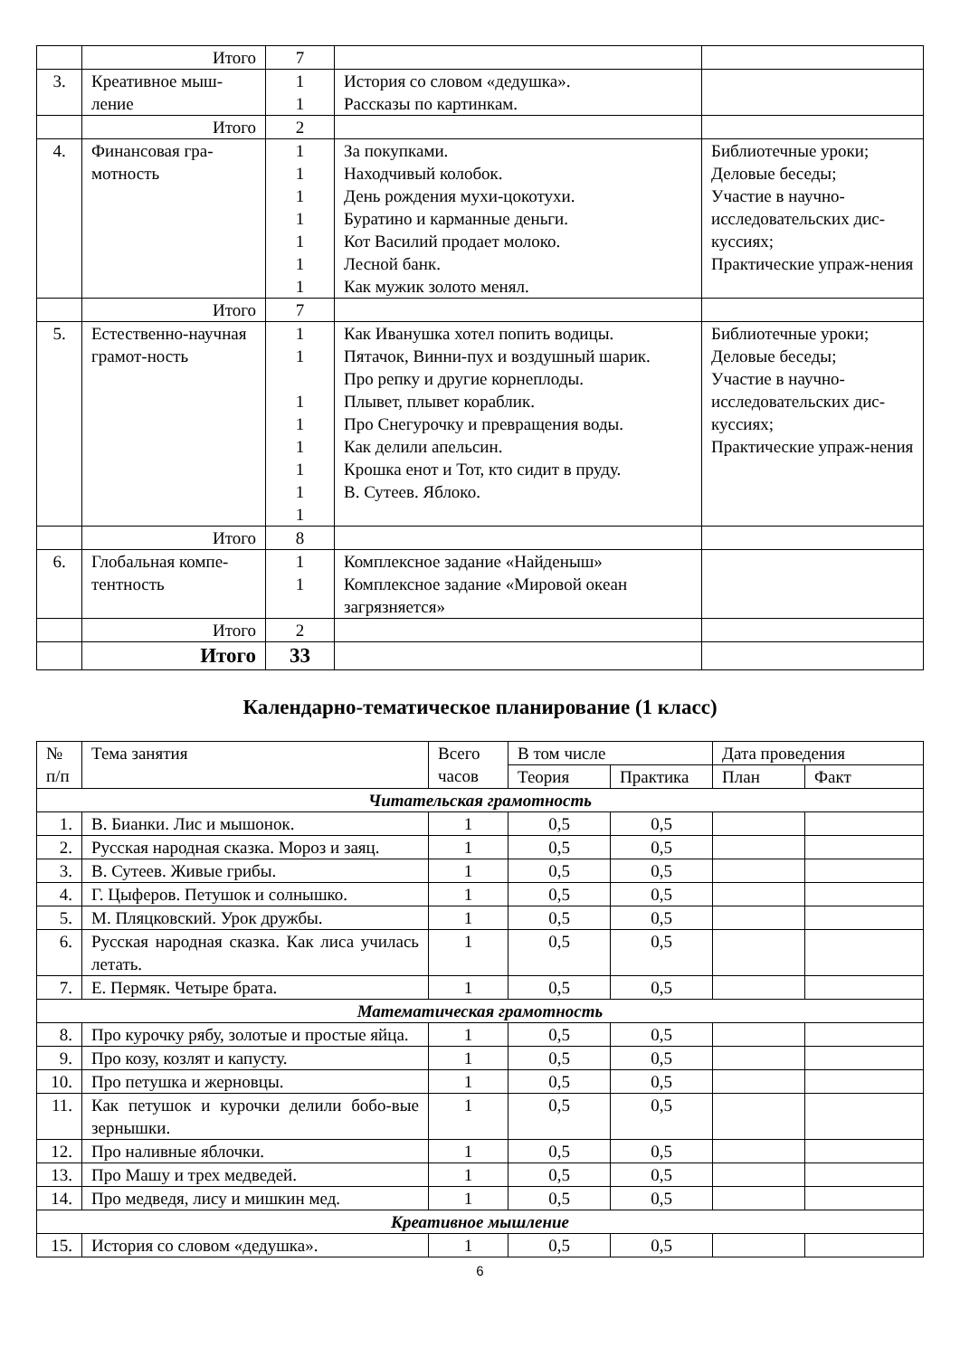| | Итого | 7 | | |
| 3. | Креативное мыш- ление | 1 1 | История со словом «дедушка». Рассказы по картинкам. | |
| | Итого | 2 | | |
| 4. | Финансовая гра- мотность | 1 1 1 1 1 1 1 | За покупками. Находчивый колобок. День рождения мухи-цокотухи. Буратино и карманные деньги. Кот Василий продает молоко. Лесной банк. Как мужик золото менял. | Библиотечные уроки; Деловые беседы; Участие в научно-исследовательских дис-куссиях; Практические упраж-нения |
| | Итого | 7 | | |
| 5. | Естественно-научная грамот-ность | 1 1 1 1 1 1 1 1 | Как Иванушка хотел попить водицы. Пятачок, Винни-пух и воздушный шарик. Про репку и другие корнеплоды. Плывет, плывет кораблик. Про Снегурочку и превращения воды. Как делили апельсин. Крошка енот и Тот, кто сидит в пруду. В. Сутеев. Яблоко. | Библиотечные уроки; Деловые беседы; Участие в научно-исследовательских дис-куссиях; Практические упраж-нения |
| | Итого | 8 | | |
| 6. | Глобальная компе- тентность | 1 1 | Комплексное задание «Найденыш» Комплексное задание «Мировой океан загрязняется» | |
| | Итого | 2 | | |
| | Итого | 33 | | |
Календарно-тематическое планирование (1 класс)
| № п/п | Тема занятия | Всего часов | В том числе | | Дата проведения | |
| --- | --- | --- | --- | --- | --- | --- |
| | | | Теория | Практика | План | Факт |
| Читательская грамотность | | | | | | |
| 1. | В. Бианки. Лис и мышонок. | 1 | 0,5 | 0,5 | | |
| 2. | Русская народная сказка. Мороз и заяц. | 1 | 0,5 | 0,5 | | |
| 3. | В. Сутеев. Живые грибы. | 1 | 0,5 | 0,5 | | |
| 4. | Г. Цыферов. Петушок и солнышко. | 1 | 0,5 | 0,5 | | |
| 5. | М. Пляцковский. Урок дружбы. | 1 | 0,5 | 0,5 | | |
| 6. | Русская народная сказка. Как лиса училась летать. | 1 | 0,5 | 0,5 | | |
| 7. | Е. Пермяк. Четыре брата. | 1 | 0,5 | 0,5 | | |
| Математическая грамотность | | | | | | |
| 8. | Про курочку рябу, золотые и простые яйца. | 1 | 0,5 | 0,5 | | |
| 9. | Про козу, козлят и капусту. | 1 | 0,5 | 0,5 | | |
| 10. | Про петушка и жерновцы. | 1 | 0,5 | 0,5 | | |
| 11. | Как петушок и курочки делили бобо-вые зернышки. | 1 | 0,5 | 0,5 | | |
| 12. | Про наливные яблочки. | 1 | 0,5 | 0,5 | | |
| 13. | Про Машу и трех медведей. | 1 | 0,5 | 0,5 | | |
| 14. | Про медведя, лису и мишкин мед. | 1 | 0,5 | 0,5 | | |
| Креативное мышление | | | | | | |
| 15. | История со словом «дедушка». | 1 | 0,5 | 0,5 | | |
6